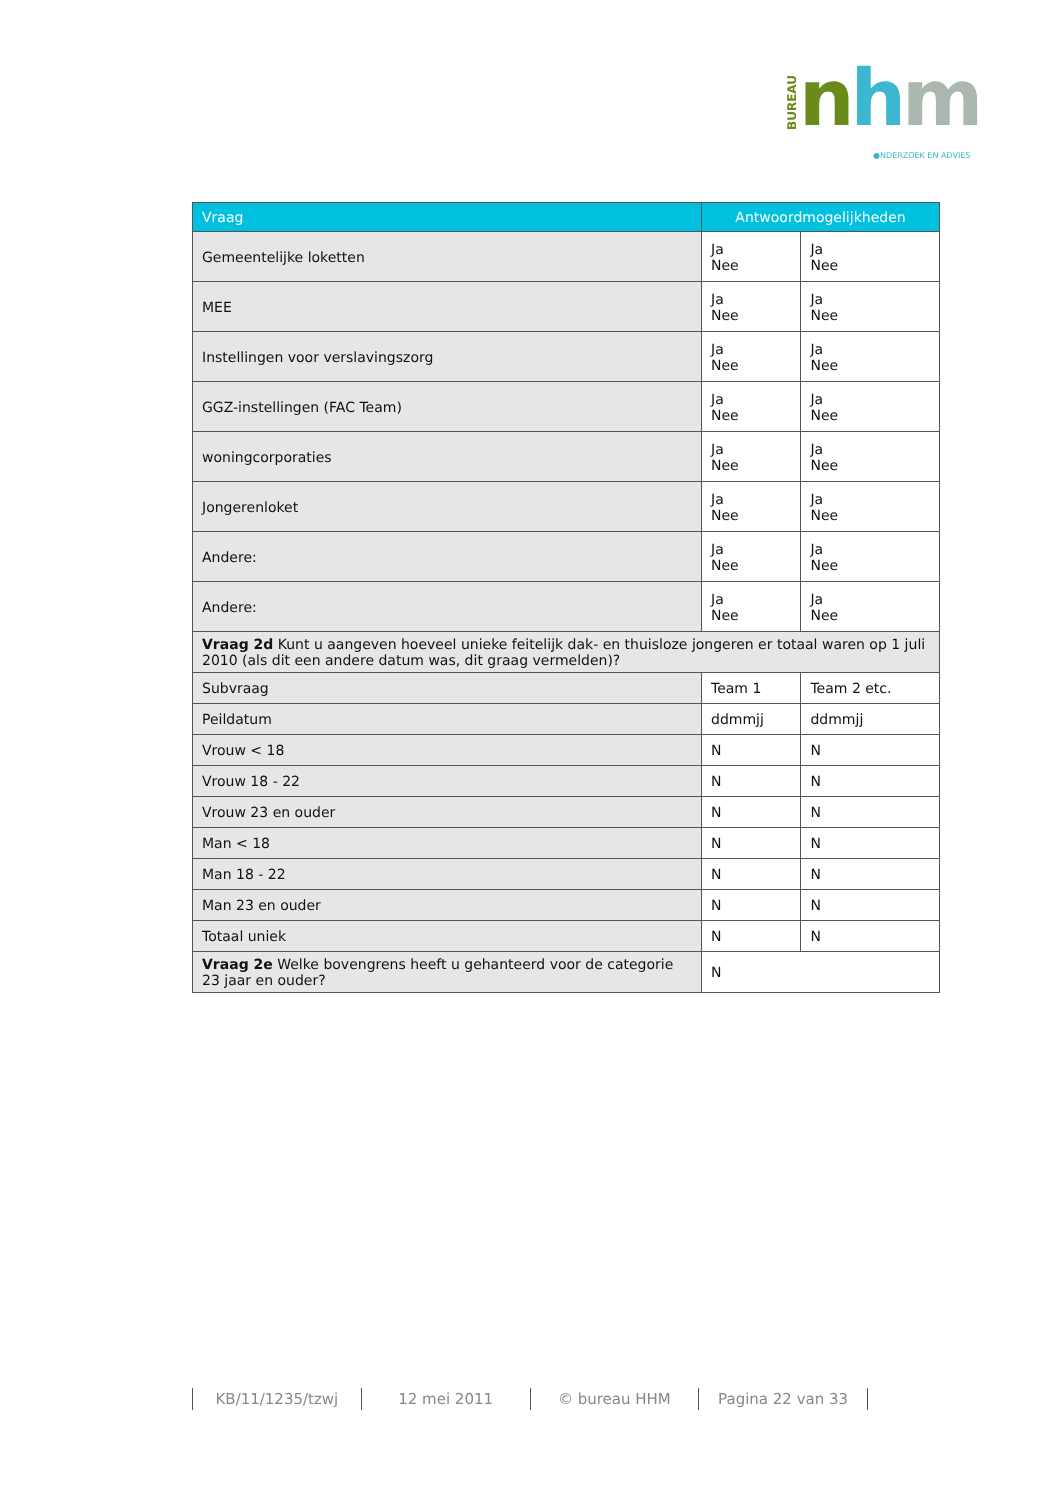BUREAU
nhm
●NDERZOEK EN ADVIES
| Vraag | Antwoordmogelijkheden | |
| --- | --- | --- |
| Gemeentelijke loketten | Ja Nee | Ja Nee |
| MEE | Ja Nee | Ja Nee |
| Instellingen voor verslavingszorg | Ja Nee | Ja Nee |
| GGZ-instellingen (FAC Team) | Ja Nee | Ja Nee |
| woningcorporaties | Ja Nee | Ja Nee |
| Jongerenloket | Ja Nee | Ja Nee |
| Andere: | Ja Nee | Ja Nee |
| Andere: | Ja Nee | Ja Nee |
| Vraag 2d Kunt u aangeven hoeveel unieke feitelijk dak- en thuisloze jongeren er totaal waren op 1 juli 2010 (als dit een andere datum was, dit graag vermelden)? | | |
| Subvraag | Team 1 | Team 2 etc. |
| Peildatum | ddmmjj | ddmmjj |
| Vrouw < 18 | N | N |
| Vrouw 18 - 22 | N | N |
| Vrouw 23 en ouder | N | N |
| Man < 18 | N | N |
| Man 18 - 22 | N | N |
| Man 23 en ouder | N | N |
| Totaal uniek | N | N |
| Vraag 2e Welke bovengrens heeft u gehanteerd voor de categorie 23 jaar en ouder? | N | |
KB/11/1235/tzwj 12 mei 2011 © bureau HHM Pagina 22 van 33